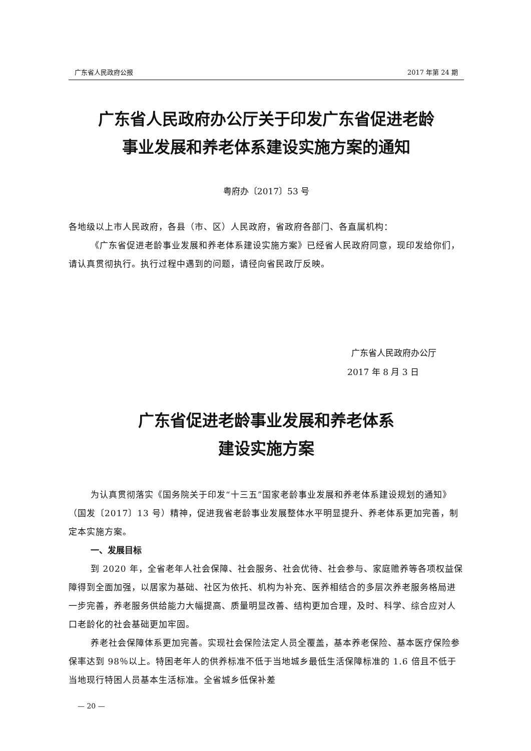广东省人民政府公报 2017 年第 24 期
广东省人民政府办公厅关于印发广东省促进老龄
事业发展和养老体系建设实施方案的通知
粤府办〔2017〕53 号
各地级以上市人民政府，各县（市、区）人民政府，省政府各部门、各直属机构：
《广东省促进老龄事业发展和养老体系建设实施方案》已经省人民政府同意，现印发给你们，请认真贯彻执行。执行过程中遇到的问题，请径向省民政厅反映。
广东省人民政府办公厅
2017 年 8 月 3 日
广东省促进老龄事业发展和养老体系
建设实施方案
为认真贯彻落实《国务院关于印发“十三五”国家老龄事业发展和养老体系建设规划的通知》（国发〔2017〕13 号）精神，促进我省老龄事业发展整体水平明显提升、养老体系更加完善，制定本实施方案。
一、发展目标
到 2020 年，全省老年人社会保障、社会服务、社会优待、社会参与、家庭赡养等各项权益保障得到全面加强，以居家为基础、社区为依托、机构为补充、医养相结合的多层次养老服务格局进一步完善，养老服务供给能力大幅提高、质量明显改善、结构更加合理，及时、科学、综合应对人口老龄化的社会基础更加牢固。
养老社会保障体系更加完善。实现社会保险法定人员全覆盖，基本养老保险、基本医疗保险参保率达到 98％以上。特困老年人的供养标准不低于当地城乡最低生活保障标准的 1.6 倍且不低于当地现行特困人员基本生活标准。全省城乡低保补差
— 20 —